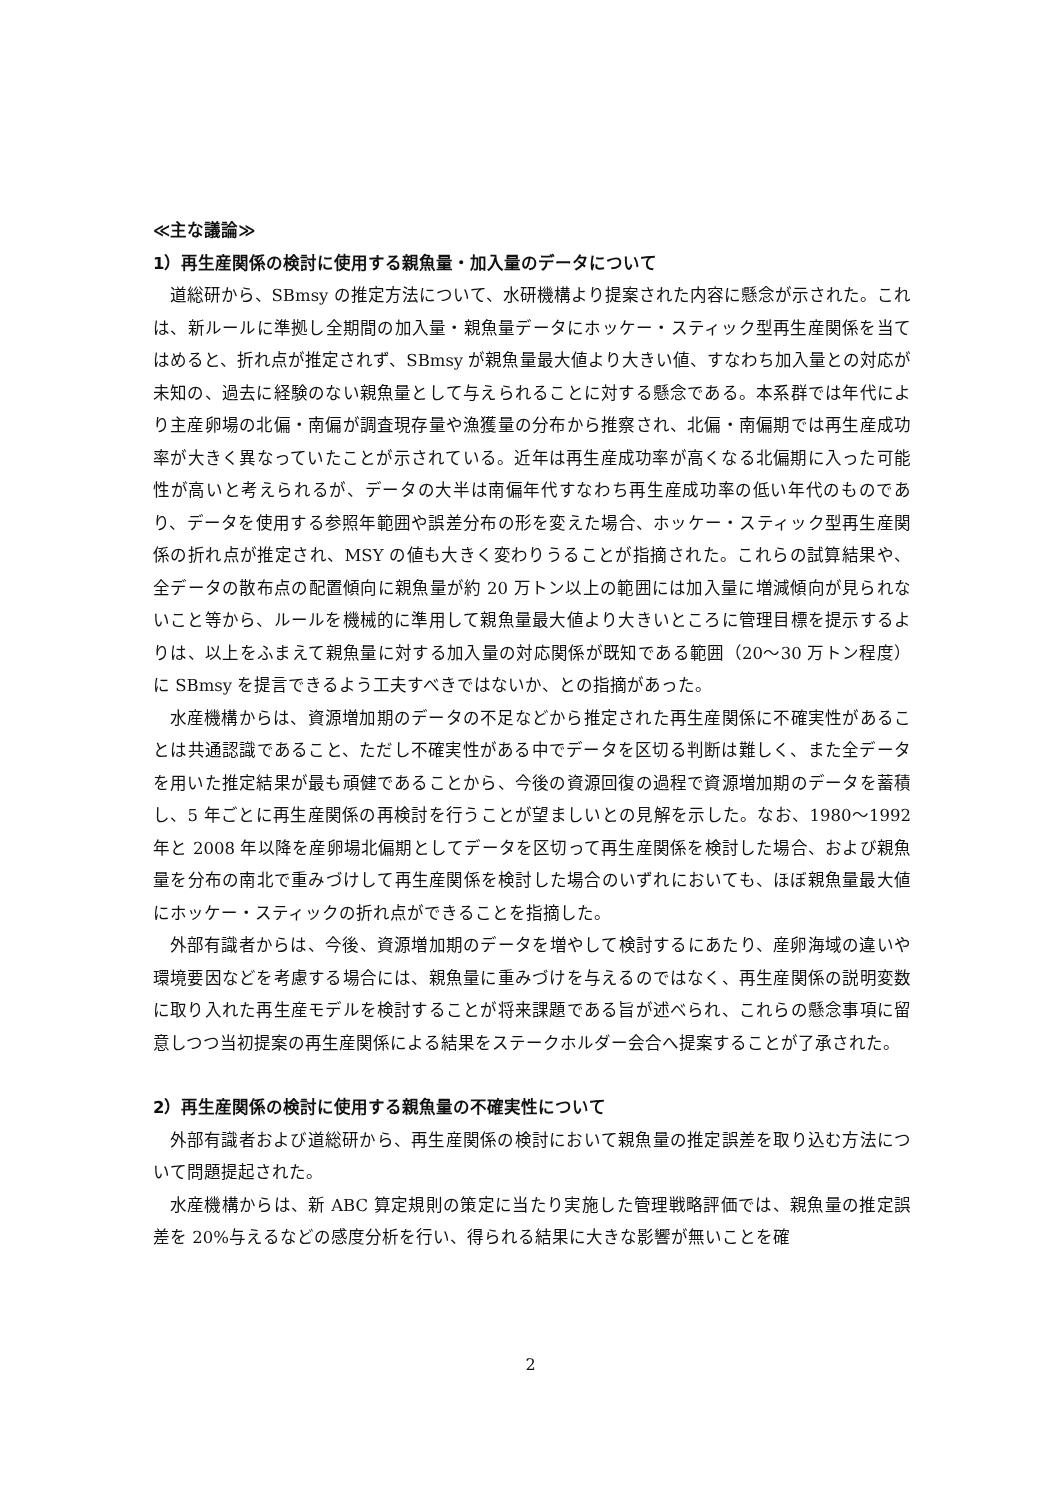≪主な議論≫
1）再生産関係の検討に使用する親魚量・加入量のデータについて
道総研から、SBmsy の推定方法について、水研機構より提案された内容に懸念が示された。これは、新ルールに準拠し全期間の加入量・親魚量データにホッケー・スティック型再生産関係を当てはめると、折れ点が推定されず、SBmsy が親魚量最大値より大きい値、すなわち加入量との対応が未知の、過去に経験のない親魚量として与えられることに対する懸念である。本系群では年代により主産卵場の北偏・南偏が調査現存量や漁獲量の分布から推察され、北偏・南偏期では再生産成功率が大きく異なっていたことが示されている。近年は再生産成功率が高くなる北偏期に入った可能性が高いと考えられるが、データの大半は南偏年代すなわち再生産成功率の低い年代のものであり、データを使用する参照年範囲や誤差分布の形を変えた場合、ホッケー・スティック型再生産関係の折れ点が推定され、MSY の値も大きく変わりうることが指摘された。これらの試算結果や、全データの散布点の配置傾向に親魚量が約 20 万トン以上の範囲には加入量に増減傾向が見られないこと等から、ルールを機械的に準用して親魚量最大値より大きいところに管理目標を提示するよりは、以上をふまえて親魚量に対する加入量の対応関係が既知である範囲（20～30 万トン程度）に SBmsy を提言できるよう工夫すべきではないか、との指摘があった。
水産機構からは、資源増加期のデータの不足などから推定された再生産関係に不確実性があることは共通認識であること、ただし不確実性がある中でデータを区切る判断は難しく、また全データを用いた推定結果が最も頑健であることから、今後の資源回復の過程で資源増加期のデータを蓄積し、5 年ごとに再生産関係の再検討を行うことが望ましいとの見解を示した。なお、1980～1992 年と 2008 年以降を産卵場北偏期としてデータを区切って再生産関係を検討した場合、および親魚量を分布の南北で重みづけして再生産関係を検討した場合のいずれにおいても、ほぼ親魚量最大値にホッケー・スティックの折れ点ができることを指摘した。
外部有識者からは、今後、資源増加期のデータを増やして検討するにあたり、産卵海域の違いや環境要因などを考慮する場合には、親魚量に重みづけを与えるのではなく、再生産関係の説明変数に取り入れた再生産モデルを検討することが将来課題である旨が述べられ、これらの懸念事項に留意しつつ当初提案の再生産関係による結果をステークホルダー会合へ提案することが了承された。
2）再生産関係の検討に使用する親魚量の不確実性について
外部有識者および道総研から、再生産関係の検討において親魚量の推定誤差を取り込む方法について問題提起された。
水産機構からは、新 ABC 算定規則の策定に当たり実施した管理戦略評価では、親魚量の推定誤差を 20%与えるなどの感度分析を行い、得られる結果に大きな影響が無いことを確
2